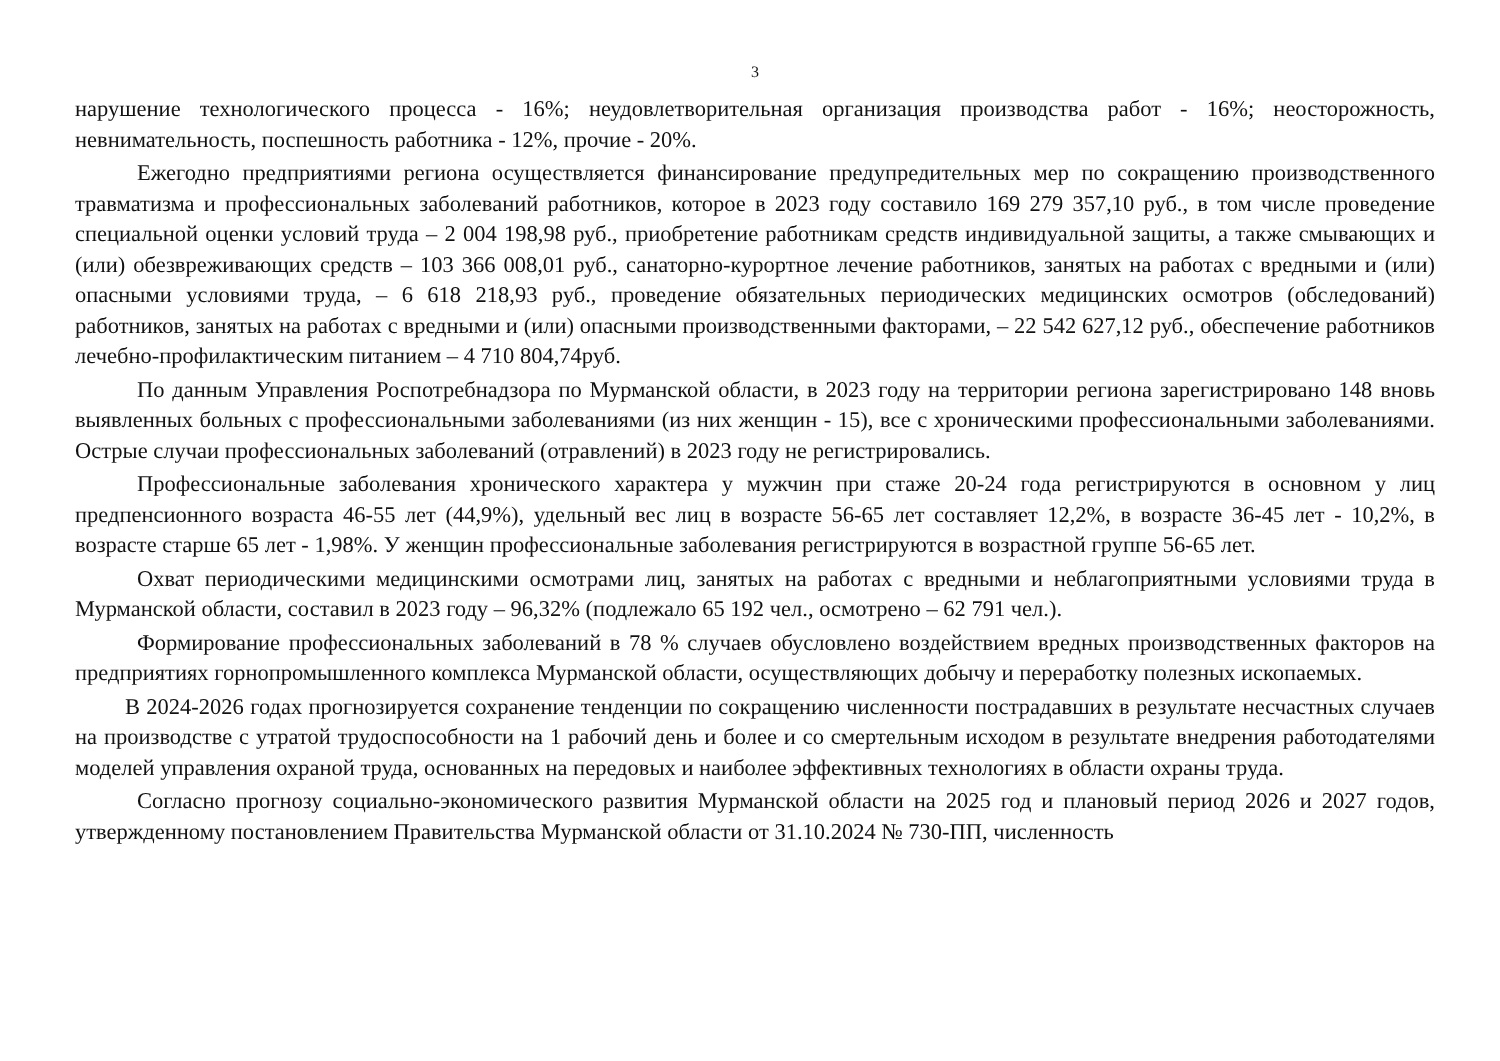3
нарушение технологического процесса - 16%; неудовлетворительная организация производства работ - 16%; неосторожность, невнимательность, поспешность работника - 12%, прочие - 20%.
Ежегодно предприятиями региона осуществляется финансирование предупредительных мер по сокращению производственного травматизма и профессиональных заболеваний работников, которое в 2023 году составило 169 279 357,10 руб., в том числе проведение специальной оценки условий труда – 2 004 198,98 руб., приобретение работникам средств индивидуальной защиты, а также смывающих и (или) обезвреживающих средств – 103 366 008,01 руб., санаторно-курортное лечение работников, занятых на работах с вредными и (или) опасными условиями труда, – 6 618 218,93 руб., проведение обязательных периодических медицинских осмотров (обследований) работников, занятых на работах с вредными и (или) опасными производственными факторами, – 22 542 627,12 руб., обеспечение работников лечебно-профилактическим питанием – 4 710 804,74руб.
По данным Управления Роспотребнадзора по Мурманской области, в 2023 году на территории региона зарегистрировано 148 вновь выявленных больных с профессиональными заболеваниями (из них женщин - 15), все с хроническими профессиональными заболеваниями. Острые случаи профессиональных заболеваний (отравлений) в 2023 году не регистрировались.
Профессиональные заболевания хронического характера у мужчин при стаже 20-24 года регистрируются в основном у лиц предпенсионного возраста 46-55 лет (44,9%), удельный вес лиц в возрасте 56-65 лет составляет 12,2%, в возрасте 36-45 лет - 10,2%, в возрасте старше 65 лет - 1,98%. У женщин профессиональные заболевания регистрируются в возрастной группе 56-65 лет.
Охват периодическими медицинскими осмотрами лиц, занятых на работах с вредными и неблагоприятными условиями труда в Мурманской области, составил в 2023 году – 96,32% (подлежало 65 192 чел., осмотрено – 62 791 чел.).
Формирование профессиональных заболеваний в 78 % случаев обусловлено воздействием вредных производственных факторов на предприятиях горнопромышленного комплекса Мурманской области, осуществляющих добычу и переработку полезных ископаемых.
В 2024-2026 годах прогнозируется сохранение тенденции по сокращению численности пострадавших в результате несчастных случаев на производстве с утратой трудоспособности на 1 рабочий день и более и со смертельным исходом в результате внедрения работодателями моделей управления охраной труда, основанных на передовых и наиболее эффективных технологиях в области охраны труда.
Согласно прогнозу социально-экономического развития Мурманской области на 2025 год и плановый период 2026 и 2027 годов, утвержденному постановлением Правительства Мурманской области от 31.10.2024 № 730-ПП, численность